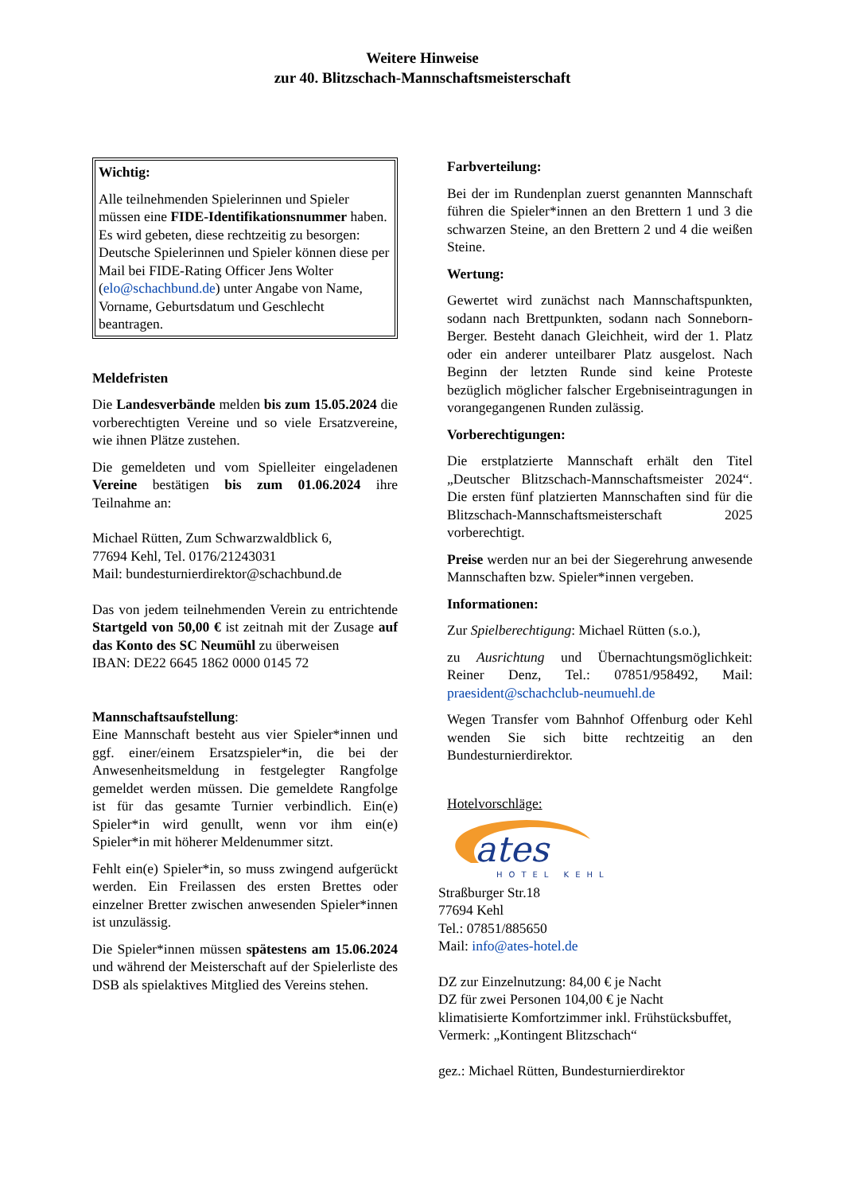Weitere Hinweise
zur 40. Blitzschach-Mannschaftsmeisterschaft
Wichtig:
Alle teilnehmenden Spielerinnen und Spieler müssen eine FIDE-Identifikationsnummer haben. Es wird gebeten, diese rechtzeitig zu besorgen: Deutsche Spielerinnen und Spieler können diese per Mail bei FIDE-Rating Officer Jens Wolter (elo@schachbund.de) unter Angabe von Name, Vorname, Geburtsdatum und Geschlecht beantragen.
Meldefristen
Die Landesverbände melden bis zum 15.05.2024 die vorberechtigten Vereine und so viele Ersatzvereine, wie ihnen Plätze zustehen.
Die gemeldeten und vom Spielleiter eingeladenen Vereine bestätigen bis zum 01.06.2024 ihre Teilnahme an:
Michael Rütten, Zum Schwarzwaldblick 6,
77694 Kehl, Tel. 0176/21243031
Mail: bundesturnierdirektor@schachbund.de
Das von jedem teilnehmenden Verein zu entrichtende Startgeld von 50,00 € ist zeitnah mit der Zusage auf das Konto des SC Neumühl zu überweisen
IBAN: DE22 6645 1862 0000 0145 72
Mannschaftsaufstellung:
Eine Mannschaft besteht aus vier Spieler*innen und ggf. einer/einem Ersatzspieler*in, die bei der Anwesenheitsmeldung in festgelegter Rangfolge gemeldet werden müssen. Die gemeldete Rangfolge ist für das gesamte Turnier verbindlich. Ein(e) Spieler*in wird genullt, wenn vor ihm ein(e) Spieler*in mit höherer Meldenummer sitzt.
Fehlt ein(e) Spieler*in, so muss zwingend aufgerückt werden. Ein Freilassen des ersten Brettes oder einzelner Bretter zwischen anwesenden Spieler*innen ist unzulässig.
Die Spieler*innen müssen spätestens am 15.06.2024 und während der Meisterschaft auf der Spielerliste des DSB als spielaktives Mitglied des Vereins stehen.
Farbverteilung:
Bei der im Rundenplan zuerst genannten Mannschaft führen die Spieler*innen an den Brettern 1 und 3 die schwarzen Steine, an den Brettern 2 und 4 die weißen Steine.
Wertung:
Gewertet wird zunächst nach Mannschaftspunkten, sodann nach Brettpunkten, sodann nach Sonneborn-Berger. Besteht danach Gleichheit, wird der 1. Platz oder ein anderer unteilbarer Platz ausgelost. Nach Beginn der letzten Runde sind keine Proteste bezüglich möglicher falscher Ergebniseintragungen in vorangegangenen Runden zulässig.
Vorberechtigungen:
Die erstplatzierte Mannschaft erhält den Titel „Deutscher Blitzschach-Mannschaftsmeister 2024“. Die ersten fünf platzierten Mannschaften sind für die Blitzschach-Mannschaftsmeisterschaft 2025 vorberechtigt.
Preise werden nur an bei der Siegerehrung anwesende Mannschaften bzw. Spieler*innen vergeben.
Informationen:
Zur Spielberechtigung: Michael Rütten (s.o.),
zu Ausrichtung und Übernachtungsmöglichkeit: Reiner Denz, Tel.: 07851/958492, Mail: praesident@schachclub-neumuehl.de
Wegen Transfer vom Bahnhof Offenburg oder Kehl wenden Sie sich bitte rechtzeitig an den Bundesturnierdirektor.
Hotelvorschläge:
ates
HOTEL KEHL
Straßburger Str.18
77694 Kehl
Tel.: 07851/885650
Mail: info@ates-hotel.de
DZ zur Einzelnutzung: 84,00 € je Nacht
DZ für zwei Personen 104,00 € je Nacht
klimatisierte Komfortzimmer inkl. Frühstücksbuffet, Vermerk: „Kontingent Blitzschach“
gez.: Michael Rütten, Bundesturnierdirektor